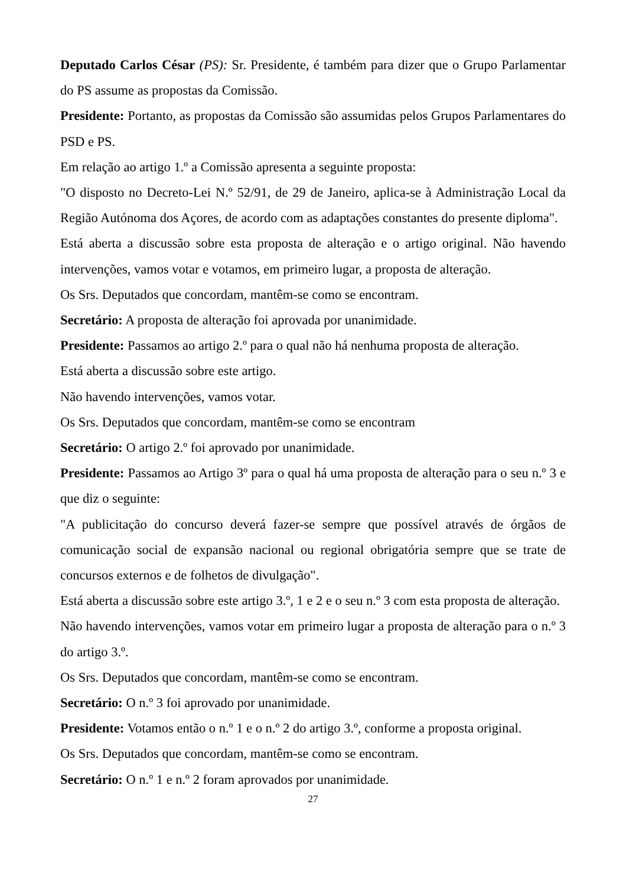Deputado Carlos César (PS): Sr. Presidente, é também para dizer que o Grupo Parlamentar do PS assume as propostas da Comissão.
Presidente: Portanto, as propostas da Comissão são assumidas pelos Grupos Parlamentares do PSD e PS.
Em relação ao artigo 1.º a Comissão apresenta a seguinte proposta:
"O disposto no Decreto-Lei N.º 52/91, de 29 de Janeiro, aplica-se à Administração Local da Região Autónoma dos Açores, de acordo com as adaptações constantes do presente diploma".
Está aberta a discussão sobre esta proposta de alteração e o artigo original. Não havendo intervenções, vamos votar e votamos, em primeiro lugar, a proposta de alteração.
Os Srs. Deputados que concordam, mantêm-se como se encontram.
Secretário: A proposta de alteração foi aprovada por unanimidade.
Presidente: Passamos ao artigo 2.º para o qual não há nenhuma proposta de alteração.
Está aberta a discussão sobre este artigo.
Não havendo intervenções, vamos votar.
Os Srs. Deputados que concordam, mantêm-se como se encontram
Secretário: O artigo 2.º foi aprovado por unanimidade.
Presidente: Passamos ao Artigo 3º para o qual há uma proposta de alteração para o seu n.º 3 e que diz o seguinte:
"A publicitação do concurso deverá fazer-se sempre que possível através de órgãos de comunicação social de expansão nacional ou regional obrigatória sempre que se trate de concursos externos e de folhetos de divulgação".
Está aberta a discussão sobre este artigo 3.º, 1 e 2 e o seu n.º 3 com esta proposta de alteração.
Não havendo intervenções, vamos votar em primeiro lugar a proposta de alteração para o n.º 3 do artigo 3.º.
Os Srs. Deputados que concordam, mantêm-se como se encontram.
Secretário: O n.º 3 foi aprovado por unanimidade.
Presidente: Votamos então o n.º 1 e o n.º 2 do artigo 3.º, conforme a proposta original.
Os Srs. Deputados que concordam, mantêm-se como se encontram.
Secretário: O n.º 1 e n.º 2 foram aprovados por unanimidade.
27